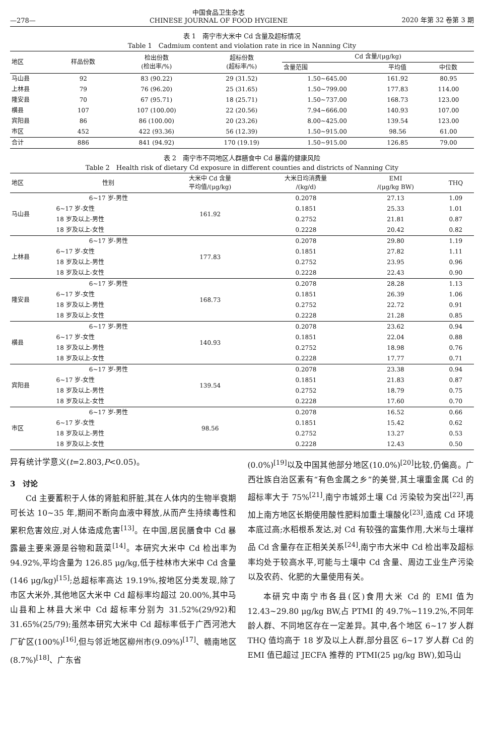—278— 中国食品卫生杂志
CHINESE JOURNAL OF FOOD HYGIENE 2020 年第 32 卷第 3 期
表 1　南宁市大米中 Cd 含量及超标情况
Table 1　Cadmium content and violation rate in rice in Nanning City
| 地区 | 样品份数 | 检出份数 (检出率/%) | 超标份数 (超标率/%) | Cd 含量/(μg/kg) | | |
| --- | --- | --- | --- | --- | --- | --- |
| | | | | 含量范围 | 平均值 | 中位数 |
| 马山县 | 92 | 83 (90.22) | 29 (31.52) | 1.50~645.00 | 161.92 | 80.95 |
| 上林县 | 79 | 76 (96.20) | 25 (31.65) | 1.50~799.00 | 177.83 | 114.00 |
| 隆安县 | 70 | 67 (95.71) | 18 (25.71) | 1.50~737.00 | 168.73 | 123.00 |
| 横县 | 107 | 107 (100.00) | 22 (20.56) | 7.94~666.00 | 140.93 | 107.00 |
| 宾阳县 | 86 | 86 (100.00) | 20 (23.26) | 8.00~425.00 | 139.54 | 123.00 |
| 市区 | 452 | 422 (93.36) | 56 (12.39) | 1.50~915.00 | 98.56 | 61.00 |
| 合计 | 886 | 841 (94.92) | 170 (19.19) | 1.50~915.00 | 126.85 | 79.00 |
表 2　南宁市不同地区人群膳食中 Cd 暴露的健康风险
Table 2　Health risk of dietary Cd exposure in different counties and districts of Nanning City
| 地区 | 性别 | 大米中 Cd 含量 平均值/(μg/kg) | 大米日均消费量 /(kg/d) | EMI /(μg/kg BW) | THQ |
| --- | --- | --- | --- | --- | --- |
| 马山县 | 6~17 岁-男性 | 161.92 | 0.2078 | 27.13 | 1.09 |
| | 6~17 岁-女性 | | 0.1851 | 25.33 | 1.01 |
| | 18 岁及以上-男性 | | 0.2752 | 21.81 | 0.87 |
| | 18 岁及以上-女性 | | 0.2228 | 20.42 | 0.82 |
| 上林县 | 6~17 岁-男性 | 177.83 | 0.2078 | 29.80 | 1.19 |
| | 6~17 岁-女性 | | 0.1851 | 27.82 | 1.11 |
| | 18 岁及以上-男性 | | 0.2752 | 23.95 | 0.96 |
| | 18 岁及以上-女性 | | 0.2228 | 22.43 | 0.90 |
| 隆安县 | 6~17 岁-男性 | 168.73 | 0.2078 | 28.28 | 1.13 |
| | 6~17 岁-女性 | | 0.1851 | 26.39 | 1.06 |
| | 18 岁及以上-男性 | | 0.2752 | 22.72 | 0.91 |
| | 18 岁及以上-女性 | | 0.2228 | 21.28 | 0.85 |
| 横县 | 6~17 岁-男性 | 140.93 | 0.2078 | 23.62 | 0.94 |
| | 6~17 岁-女性 | | 0.1851 | 22.04 | 0.88 |
| | 18 岁及以上-男性 | | 0.2752 | 18.98 | 0.76 |
| | 18 岁及以上-女性 | | 0.2228 | 17.77 | 0.71 |
| 宾阳县 | 6~17 岁-男性 | 139.54 | 0.2078 | 23.38 | 0.94 |
| | 6~17 岁-女性 | | 0.1851 | 21.83 | 0.87 |
| | 18 岁及以上-男性 | | 0.2752 | 18.79 | 0.75 |
| | 18 岁及以上-女性 | | 0.2228 | 17.60 | 0.70 |
| 市区 | 6~17 岁-男性 | 98.56 | 0.2078 | 16.52 | 0.66 |
| | 6~17 岁-女性 | | 0.1851 | 15.42 | 0.62 |
| | 18 岁及以上-男性 | | 0.2752 | 13.27 | 0.53 |
| | 18 岁及以上-女性 | | 0.2228 | 12.43 | 0.50 |
异有统计学意义(t=2.803,P<0.05)。
3　讨论
Cd 主要蓄积于人体的肾脏和肝脏,其在人体内的生物半衰期可长达 10~35 年,期间不断向血液中释放,从而产生持续毒性和累积危害效应,对人体造成危害<sup>[13]</sup>。在中国,居民膳食中 Cd 暴露最主要来源是谷物和蔬菜<sup>[14]</sup>。本研究大米中 Cd 检出率为 94.92%,平均含量为 126.85 μg/kg,低于桂林市大米中 Cd 含量(146 μg/kg)<sup>[15]</sup>;总超标率高达 19.19%,按地区分类发现,除了市区大米外,其他地区大米中 Cd 超标率均超过 20.00%,其中马山县和上林县大米中 Cd 超标率分别为 31.52%(29/92)和 31.65%(25/79);虽然本研究大米中 Cd 超标率低于广西河池大厂矿区(100%)<sup>[16]</sup>,但与邻近地区柳州市(9.09%)<sup>[17]</sup>、赣南地区(8.7%)<sup>[18]</sup>、广东省
(0.0%)<sup>[19]</sup>以及中国其他部分地区(10.0%)<sup>[20]</sup>比较,仍偏高。广西壮族自治区素有“有色金属之乡”的美誉,其土壤重金属 Cd 的超标率大于 75%<sup>[21]</sup>,南宁市城郊土壤 Cd 污染较为突出<sup>[22]</sup>,再加上南方地区长期使用酸性肥料加重土壤酸化<sup>[23]</sup>,造成 Cd 环境本底过高;水稻根系发达,对 Cd 有较强的富集作用,大米与土壤样品 Cd 含量存在正相关关系<sup>[24]</sup>,南宁市大米中 Cd 检出率及超标率均处于较高水平,可能与土壤中 Cd 含量、周边工业生产污染以及农药、化肥的大量使用有关。
本研究中南宁市各县(区)食用大米 Cd 的 EMI 值为 12.43~29.80 μg/kg BW,占 PTMI 的 49.7%~119.2%,不同年龄人群、不同地区存在一定差异。其中,各个地区 6~17 岁人群 THQ 值均高于 18 岁及以上人群,部分县区 6~17 岁人群 Cd 的 EMI 值已超过 JECFA 推荐的 PTMI(25 μg/kg BW),如马山